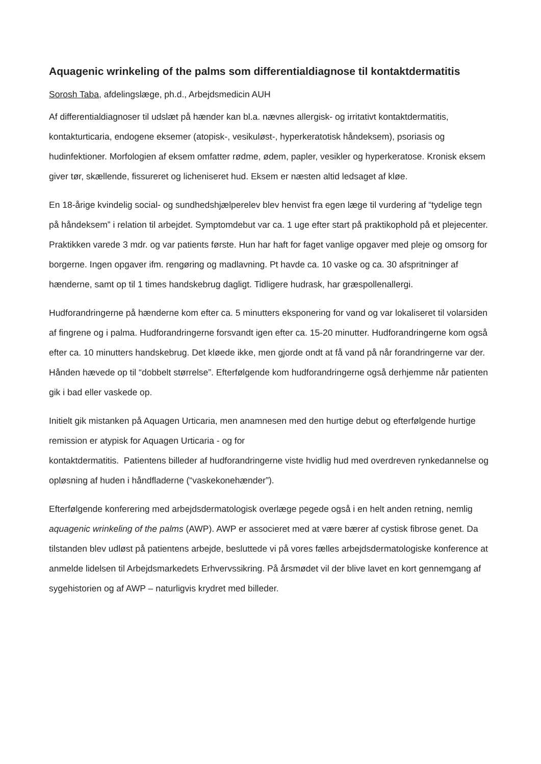Aquagenic wrinkeling of the palms som differentialdiagnose til kontaktdermatitis
Sorosh Taba, afdelingslæge, ph.d., Arbejdsmedicin AUH
Af differentialdiagnoser til udslæt på hænder kan bl.a. nævnes allergisk- og irritativt kontaktdermatitis, kontakturticaria, endogene eksemer (atopisk-, vesikuløst-, hyperkeratotisk håndeksem), psoriasis og hudinfektioner. Morfologien af eksem omfatter rødme, ødem, papler, vesikler og hyperkeratose. Kronisk eksem giver tør, skællende, fissureret og licheniseret hud. Eksem er næsten altid ledsaget af kløe.
En 18-årige kvindelig social- og sundhedshjælperelev blev henvist fra egen læge til vurdering af “tydelige tegn på håndeksem” i relation til arbejdet. Symptomdebut var ca. 1 uge efter start på praktikophold på et plejecenter. Praktikken varede 3 mdr. og var patients første. Hun har haft for faget vanlige opgaver med pleje og omsorg for borgerne. Ingen opgaver ifm. rengøring og madlavning. Pt havde ca. 10 vaske og ca. 30 afspritninger af hænderne, samt op til 1 times handskebrug dagligt. Tidligere hudrask, har græspollenallergi.
Hudforandringerne på hænderne kom efter ca. 5 minutters eksponering for vand og var lokaliseret til volarsiden af fingrene og i palma. Hudforandringerne forsvandt igen efter ca. 15-20 minutter. Hudforandringerne kom også efter ca. 10 minutters handskebrug. Det kløede ikke, men gjorde ondt at få vand på når forandringerne var der. Hånden hævede op til “dobbelt størrelse”. Efterfølgende kom hudforandringerne også derhjemme når patienten gik i bad eller vaskede op.
Initielt gik mistanken på Aquagen Urticaria, men anamnesen med den hurtige debut og efterfølgende hurtige remission er atypisk for Aquagen Urticaria - og for
kontaktdermatitis. Patientens billeder af hudforandringerne viste hvidlig hud med overdreven rynkedannelse og opløsning af huden i håndfladerne (“vaskekonehænder”).
Efterfølgende konferering med arbejdsdermatologisk overlæge pegede også i en helt anden retning, nemlig aquagenic wrinkeling of the palms (AWP). AWP er associeret med at være bærer af cystisk fibrose genet. Da tilstanden blev udløst på patientens arbejde, besluttede vi på vores fælles arbejdsdermatologiske konference at anmelde lidelsen til Arbejdsmarkedets Erhvervssikring. På årsmødet vil der blive lavet en kort gennemgang af sygehistorien og af AWP – naturligvis krydret med billeder.